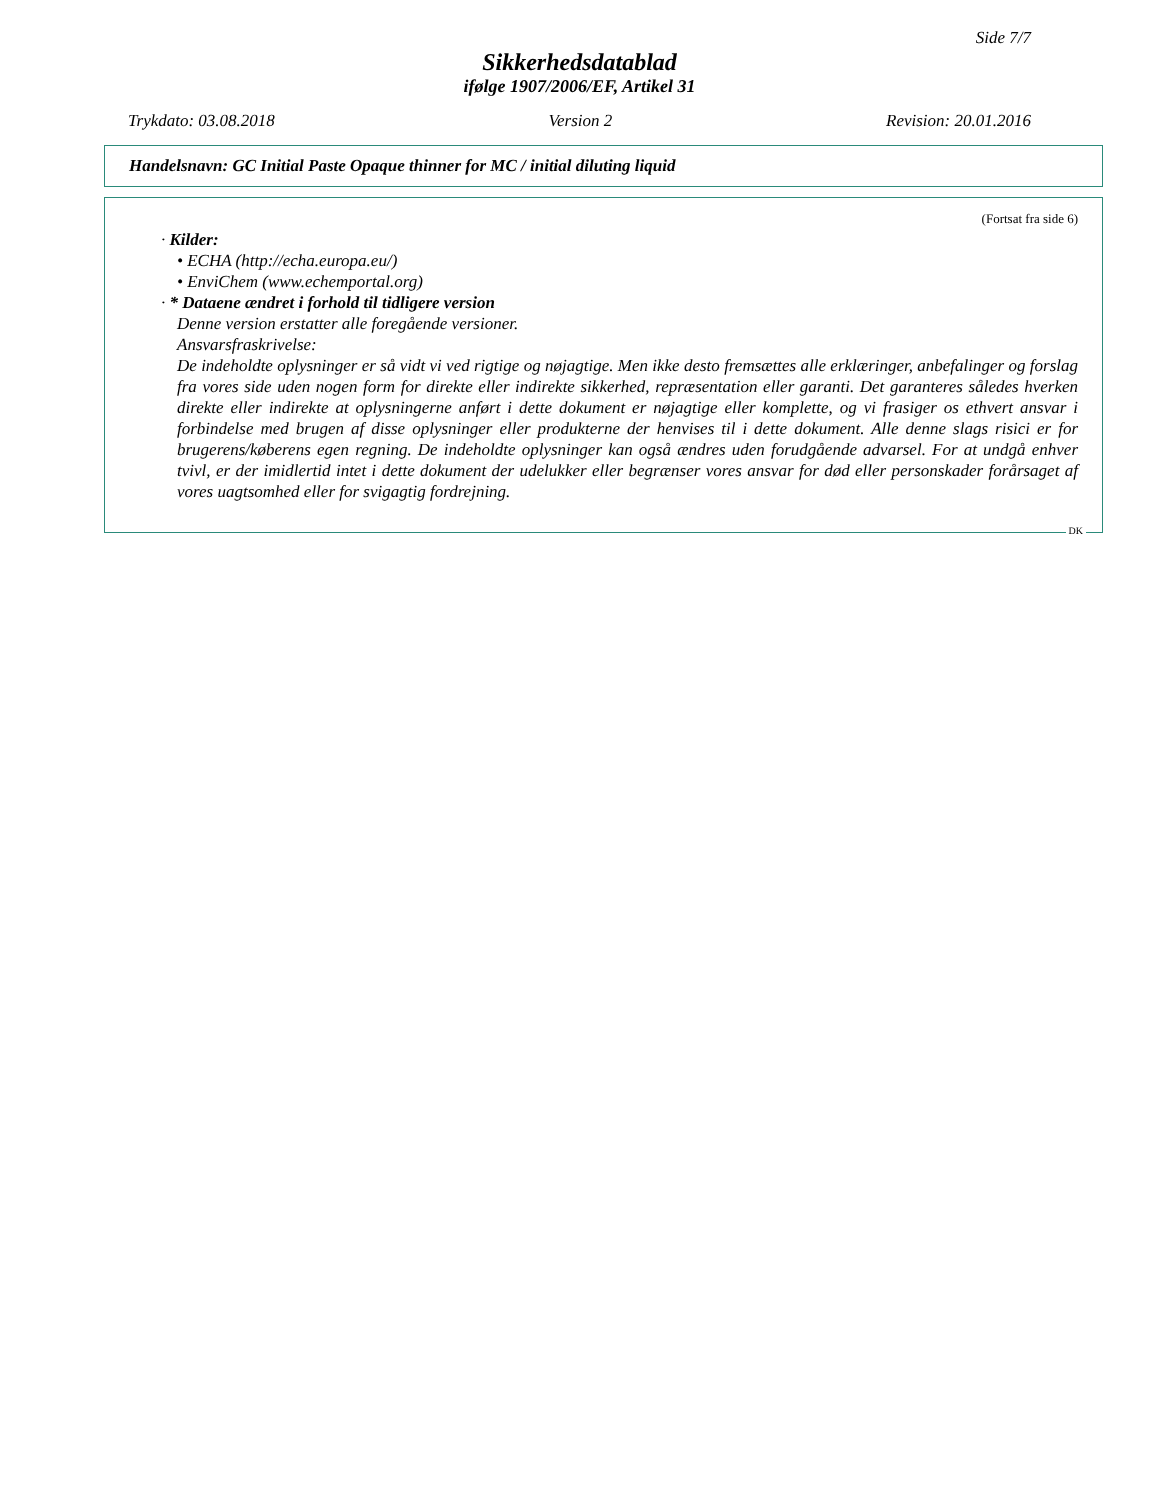Side 7/7
Sikkerhedsdatablad
ifølge 1907/2006/EF, Artikel 31
Trykdato: 03.08.2018 Version 2 Revision: 20.01.2016
Handelsnavn: GC Initial Paste Opaque thinner for MC / initial diluting liquid
(Fortsat fra side 6)
· Kilder:
• ECHA (http://echa.europa.eu/)
• EnviChem (www.echemportal.org)
· * Dataene ændret i forhold til tidligere version
Denne version erstatter alle foregående versioner.
Ansvarsfraskrivelse:
De indeholdte oplysninger er så vidt vi ved rigtige og nøjagtige. Men ikke desto fremsættes alle erklæringer, anbefalinger og forslag fra vores side uden nogen form for direkte eller indirekte sikkerhed, repræsentation eller garanti. Det garanteres således hverken direkte eller indirekte at oplysningerne anført i dette dokument er nøjagtige eller komplette, og vi frasiger os ethvert ansvar i forbindelse med brugen af disse oplysninger eller produkterne der henvises til i dette dokument. Alle denne slags risici er for brugerens/køberens egen regning. De indeholdte oplysninger kan også ændres uden forudgående advarsel. For at undgå enhver tvivl, er der imidlertid intet i dette dokument der udelukker eller begrænser vores ansvar for død eller personskader forårsaget af vores uagtsomhed eller for svigagtig fordrejning.
DK